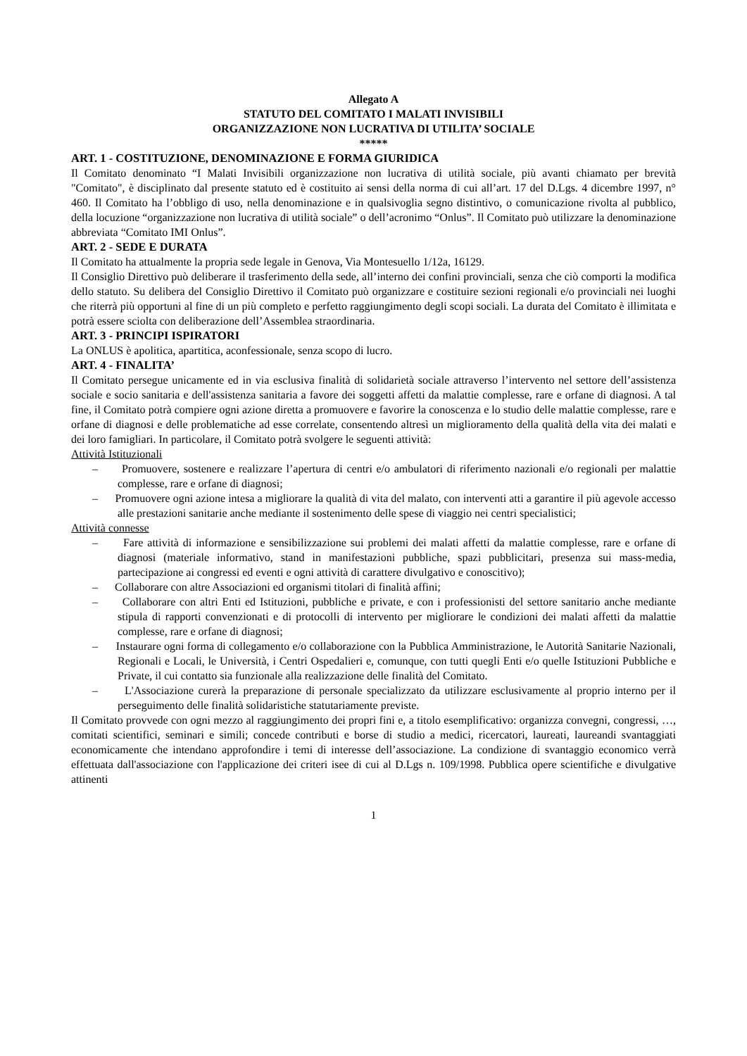Allegato A
STATUTO DEL COMITATO I MALATI INVISIBILI
ORGANIZZAZIONE NON LUCRATIVA DI UTILITA’ SOCIALE
*****
ART. 1 - COSTITUZIONE, DENOMINAZIONE E FORMA GIURIDICA
Il Comitato denominato “I Malati Invisibili organizzazione non lucrativa di utilità sociale, più avanti chiamato per brevità "Comitato", è disciplinato dal presente statuto ed è costituito ai sensi della norma di cui all’art. 17 del D.Lgs. 4 dicembre 1997, n° 460. Il Comitato ha l’obbligo di uso, nella denominazione e in qualsivoglia segno distintivo, o comunicazione rivolta al pubblico, della locuzione “organizzazione non lucrativa di utilità sociale” o dell’acronimo “Onlus”. Il Comitato può utilizzare la denominazione abbreviata “Comitato IMI Onlus”.
ART. 2 - SEDE E DURATA
Il Comitato ha attualmente la propria sede legale in Genova, Via Montesuello 1/12a, 16129.
Il Consiglio Direttivo può deliberare il trasferimento della sede, all’interno dei confini provinciali, senza che ciò comporti la modifica dello statuto. Su delibera del Consiglio Direttivo il Comitato può organizzare e costituire sezioni regionali e/o provinciali nei luoghi che riterrà più opportuni al fine di un più completo e perfetto raggiungimento degli scopi sociali. La durata del Comitato è illimitata e potrà essere sciolta con deliberazione dell’Assemblea straordinaria.
ART. 3 - PRINCIPI ISPIRATORI
La ONLUS è apolitica, apartitica, aconfessionale, senza scopo di lucro.
ART. 4 - FINALITA’
Il Comitato persegue unicamente ed in via esclusiva finalità di solidarietà sociale attraverso l’intervento nel settore dell’assistenza sociale e socio sanitaria e dell'assistenza sanitaria a favore dei soggetti affetti da malattie complesse, rare e orfane di diagnosi. A tal fine, il Comitato potrà compiere ogni azione diretta a promuovere e favorire la conoscenza e lo studio delle malattie complesse, rare e orfane di diagnosi e delle problematiche ad esse correlate, consentendo altresì un miglioramento della qualità della vita dei malati e dei loro famigliari. In particolare, il Comitato potrà svolgere le seguenti attività:
Attività Istituzionali
– Promuovere, sostenere e realizzare l’apertura di centri e/o ambulatori di riferimento nazionali e/o regionali per malattie complesse, rare e orfane di diagnosi;
– Promuovere ogni azione intesa a migliorare la qualità di vita del malato, con interventi atti a garantire il più agevole accesso alle prestazioni sanitarie anche mediante il sostenimento delle spese di viaggio nei centri specialistici;
Attività connesse
– Fare attività di informazione e sensibilizzazione sui problemi dei malati affetti da malattie complesse, rare e orfane di diagnosi (materiale informativo, stand in manifestazioni pubbliche, spazi pubblicitari, presenza sui mass-media, partecipazione ai congressi ed eventi e ogni attività di carattere divulgativo e conoscitivo);
– Collaborare con altre Associazioni ed organismi titolari di finalità affini;
– Collaborare con altri Enti ed Istituzioni, pubbliche e private, e con i professionisti del settore sanitario anche mediante stipula di rapporti convenzionati e di protocolli di intervento per migliorare le condizioni dei malati affetti da malattie complesse, rare e orfane di diagnosi;
– Instaurare ogni forma di collegamento e/o collaborazione con la Pubblica Amministrazione, le Autorità Sanitarie Nazionali, Regionali e Locali, le Università, i Centri Ospedalieri e, comunque, con tutti quegli Enti e/o quelle Istituzioni Pubbliche e Private, il cui contatto sia funzionale alla realizzazione delle finalità del Comitato.
– L'Associazione curerà la preparazione di personale specializzato da utilizzare esclusivamente al proprio interno per il perseguimento delle finalità solidaristiche statutariamente previste.
Il Comitato provvede con ogni mezzo al raggiungimento dei propri fini e, a titolo esemplificativo: organizza convegni, congressi, …, comitati scientifici, seminari e simili; concede contributi e borse di studio a medici, ricercatori, laureati, laureandi svantaggiati economicamente che intendano approfondire i temi di interesse dell’associazione. La condizione di svantaggio economico verrà effettuata dall'associazione con l'applicazione dei criteri isee di cui al D.Lgs n. 109/1998. Pubblica opere scientifiche e divulgative attinenti
1